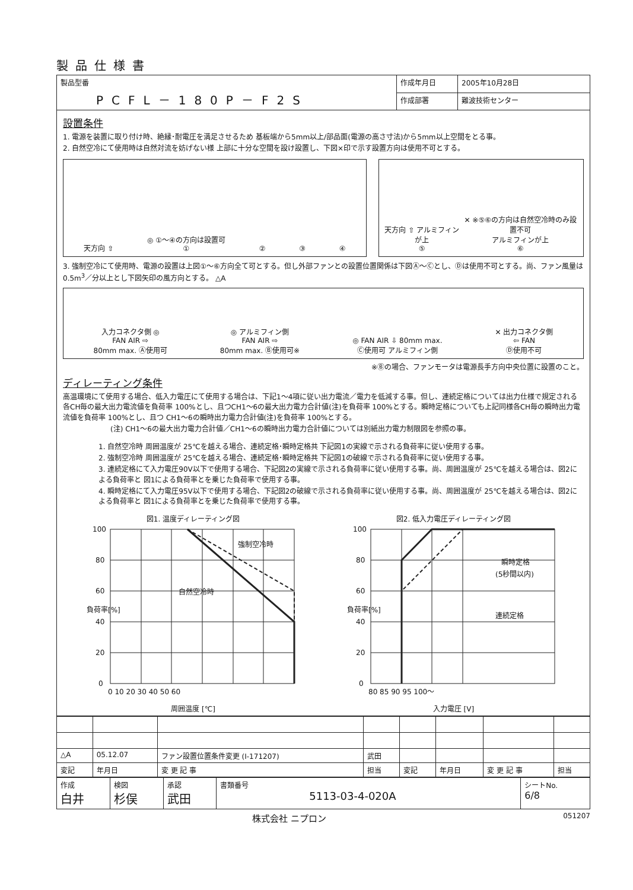製品仕様書
| 製品型番 PCFL－180P－F2S | 作成年月日 | 2005年10月28日 |
| | 作成部署 | 難波技術センター |
設置条件
1. 電源を装置に取り付け時、絶縁･耐電圧を満足させるため 基板端から5mm以上/部品面(電源の高さ寸法)から5mm以上空間をとる事。
2. 自然空冷にて使用時は自然対流を妨げない様 上部に十分な空間を設け設置し、下図×印で示す設置方向は使用不可とする。
天方向 ⇧
◎ ①～④の方向は設置可
①
②
③
④
天方向 ⇧ アルミフィンが上
⑤
✕ ※⑤⑥の方向は自然空冷時のみ設置不可
アルミフィンが上
⑥
3. 強制空冷にて使用時、電源の設置は上図①～⑥方向全て可とする。但し外部ファンとの設置位置関係は下図Ⓐ～Ⓒとし、Ⓓは使用不可とする。尚、ファン風量は0.5m<sup>3</sup>／分以上とし下図矢印の風方向とする。 △A
入力コネクタ側 ◎
FAN AIR ⇨
80mm max. Ⓐ使用可
◎ アルミフィン側
FAN AIR ⇨
80mm max. Ⓑ使用可※
◎ FAN AIR ⇩ 80mm max.
Ⓒ使用可 アルミフィン側
✕ 出力コネクタ側
⇦ FAN
Ⓓ使用不可
※Ⓑの場合、ファンモータは電源長手方向中央位置に設置のこと。
ディレーティング条件
高温環境にて使用する場合、低入力電圧にて使用する場合は、下記1～4項に従い出力電流／電力を低減する事。但し、連続定格については出力仕様で規定される各CH毎の最大出力電流値を負荷率 100%とし、且つCH1～6の最大出力電力合計値(注)を負荷率 100%とする。瞬時定格についても上記同様各CH毎の瞬時出力電流値を負荷率 100%とし、且つ CH1～6の瞬時出力電力合計値(注)を負荷率 100%とする。
(注) CH1～6の最大出力電力合計値／CH1～6の瞬時出力電力合計値については別紙出力電力制限図を参照の事。
1. 自然空冷時 周囲温度が 25℃を越える場合、連続定格･瞬時定格共 下記図1の実線で示される負荷率に従い使用する事。
2. 強制空冷時 周囲温度が 25℃を越える場合、連続定格･瞬時定格共 下記図1の破線で示される負荷率に従い使用する事。
3. 連続定格にて入力電圧90V以下で使用する場合、下記図2の実線で示される負荷率に従い使用する事。尚、周囲温度が 25℃を越える場合は、図2による負荷率と 図1による負荷率とを乗じた負荷率で使用する事。
4. 瞬時定格にて入力電圧95V以下で使用する場合、下記図2の破線で示される負荷率に従い使用する事。尚、周囲温度が 25℃を越える場合は、図2による負荷率と 図1による負荷率とを乗じた負荷率で使用する事。
図1. 温度ディレーティング図
100
80
60
40
20
0
0 10 20 30 40 50 60
強制空冷時
自然空冷時
負荷率[%]
周囲温度 [℃]
図2. 低入力電圧ディレーティング図
100
80
60
40
20
0
80 85 90 95 100～
瞬時定格
(5秒間以内)
連続定格
負荷率[%]
入力電圧 [V]
| △A | 05.12.07 | ファン設置位置条件変更 (I-171207) | 武田 | | | | |
| 変記 | 年月日 | 変 更 記 事 | 担当 | 変記 | 年月日 | 変 更 記 事 | 担当 |
| 作成 白井 | 検図 杉俣 | 承認 武田 | 書類番号 5113-03-4-020A | シートNo. 6/8 |
株式会社 ニプロン 051207